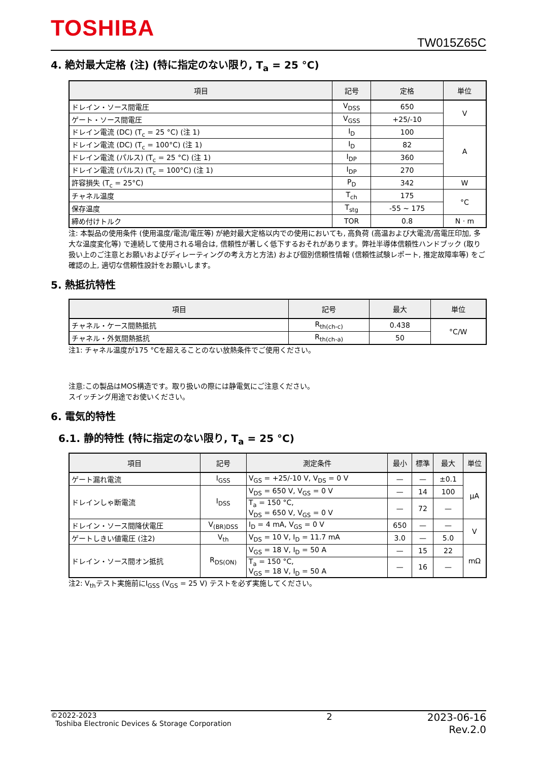TOSHIBA
TW015Z65C
4. 絶対最大定格 (注) (特に指定のない限り, T<sub>a</sub> = 25 °C)
| 項目 | 記号 | 定格 | 単位 |
| --- | --- | --- | --- |
| ドレイン・ソース間電圧 | V<sub>DSS</sub> | 650 | V |
| ゲート・ソース間電圧 | V<sub>GSS</sub> | +25/-10 | |
| ドレイン電流 (DC) (T<sub>c</sub> = 25 °C) (注 1) | I<sub>D</sub> | 100 | A |
| ドレイン電流 (DC) (T<sub>c</sub> = 100°C) (注 1) | I<sub>D</sub> | 82 | |
| ドレイン電流 (パルス) (T<sub>c</sub> = 25 °C) (注 1) | I<sub>DP</sub> | 360 | |
| ドレイン電流 (パルス) (T<sub>c</sub> = 100°C) (注 1) | I<sub>DP</sub> | 270 | |
| 許容損失 (T<sub>c</sub> = 25°C) | P<sub>D</sub> | 342 | W |
| チャネル温度 | T<sub>ch</sub> | 175 | °C |
| 保存温度 | T<sub>stg</sub> | -55 ~ 175 | |
| 締め付けトルク | TOR | 0.8 | N · m |
注: 本製品の使用条件 (使用温度/電流/電圧等) が絶対最大定格以内での使用においても, 高負荷 (高温および大電流/高電圧印加, 多大な温度変化等) で連続して使用される場合は, 信頼性が著しく低下するおそれがあります。弊社半導体信頼性ハンドブック (取り扱い上のご注意とお願いおよびディレーティングの考え方と方法) および個別信頼性情報 (信頼性試験レポート, 推定故障率等) をご確認の上, 適切な信頼性設計をお願いします。
5. 熱抵抗特性
| 項目 | 記号 | 最大 | 単位 |
| --- | --- | --- | --- |
| チャネル・ケース間熱抵抗 | R<sub>th(ch-c)</sub> | 0.438 | °C/W |
| チャネル・外気間熱抵抗 | R<sub>th(ch-a)</sub> | 50 | |
注1: チャネル温度が175 °Cを超えることのない放熱条件でご使用ください。
注意:この製品はMOS構造です。取り扱いの際には静電気にご注意ください。
スイッチング用途でお使いください。
6. 電気的特性
6.1. 静的特性 (特に指定のない限り, T<sub>a</sub> = 25 °C)
| 項目 | 記号 | 測定条件 | 最小 | 標準 | 最大 | 単位 |
| --- | --- | --- | --- | --- | --- | --- |
| ゲート漏れ電流 | I<sub>GSS</sub> | V<sub>GS</sub> = +25/-10 V, V<sub>DS</sub> = 0 V | — | — | ±0.1 | μA |
| ドレインしゃ断電流 | I<sub>DSS</sub> | V<sub>DS</sub> = 650 V, V<sub>GS</sub> = 0 V | — | 14 | 100 | |
| | | T<sub>a</sub> = 150 °C, V<sub>DS</sub> = 650 V, V<sub>GS</sub> = 0 V | — | 72 | — | |
| ドレイン・ソース間降伏電圧 | V<sub>(BR)DSS</sub> | I<sub>D</sub> = 4 mA, V<sub>GS</sub> = 0 V | 650 | — | — | V |
| ゲートしきい値電圧 (注2) | V<sub>th</sub> | V<sub>DS</sub> = 10 V, I<sub>D</sub> = 11.7 mA | 3.0 | — | 5.0 | |
| ドレイン・ソース間オン抵抗 | R<sub>DS(ON)</sub> | V<sub>GS</sub> = 18 V, I<sub>D</sub> = 50 A | — | 15 | 22 | mΩ |
| | | T<sub>a</sub> = 150 °C, V<sub>GS</sub> = 18 V, I<sub>D</sub> = 50 A | — | 16 | — | |
注2: V<sub>th</sub>テスト実施前にI<sub>GSS</sub> (V<sub>GS</sub> = 25 V) テストを必ず実施してください。
©2022-2023
Toshiba Electronic Devices & Storage Corporation
2 2023-06-16
Rev.2.0